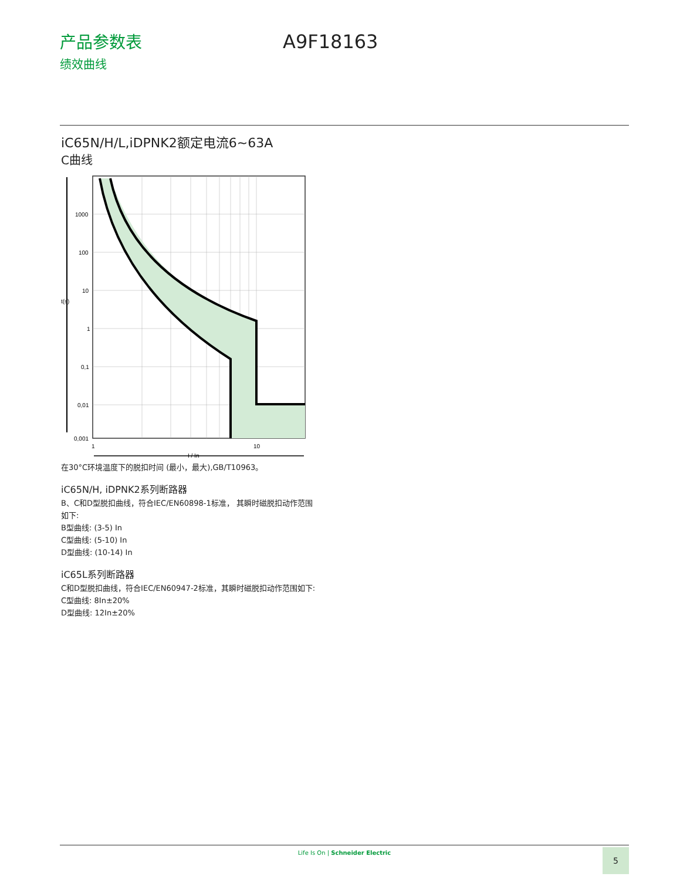产品参数表
绩效曲线
A9F18163
iC65N/H/L,iDPNK2额定电流6~63A
C曲线
t(s)
1000
100
10
1
0,1
0,01
0,001
1
10
I / In
在30°C环境温度下的脱扣时间 (最小，最大),GB/T10963。
iC65N/H, iDPNK2系列断路器
B、C和D型脱扣曲线，符合IEC/EN60898-1标准， 其瞬时磁脱扣动作范围如下:
B型曲线: (3-5) In
C型曲线: (5-10) In
D型曲线: (10-14) In
iC65L系列断路器
C和D型脱扣曲线，符合IEC/EN60947-2标准，其瞬时磁脱扣动作范围如下:
C型曲线: 8In±20%
D型曲线: 12In±20%
Life Is On | Schneider Electric 5